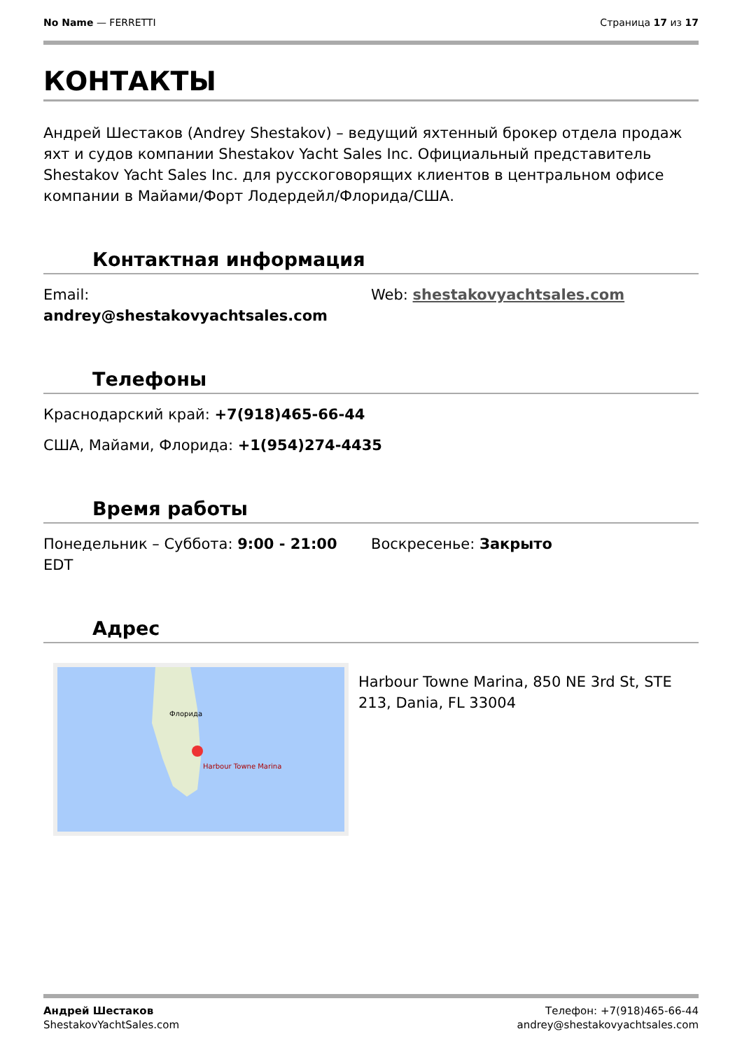No Name — FERRETTI Страница 17 из 17
КОНТАКТЫ
Андрей Шестаков (Andrey Shestakov) – ведущий яхтенный брокер отдела продаж яхт и судов компании Shestakov Yacht Sales Inc. Официальный представитель Shestakov Yacht Sales Inc. для русскоговорящих клиентов в центральном офисе компании в Майами/Форт Лодердейл/Флорида/США.
Контактная информация
Email:
andrey@shestakovyachtsales.com
Web: shestakovyachtsales.com
Телефоны
Краснодарский край: +7(918)465-66-44
США, Майами, Флорида: +1(954)274-4435
Время работы
Понедельник – Суббота: 9:00 - 21:00 EDT Воскресенье: Закрыто
Адрес
Harbour Towne Marina
Флорида
Harbour Towne Marina, 850 NE 3rd St, STE 213, Dania, FL 33004
Андрей Шестаков
ShestakovYachtSales.com
Телефон: +7(918)465-66-44
andrey@shestakovyachtsales.com